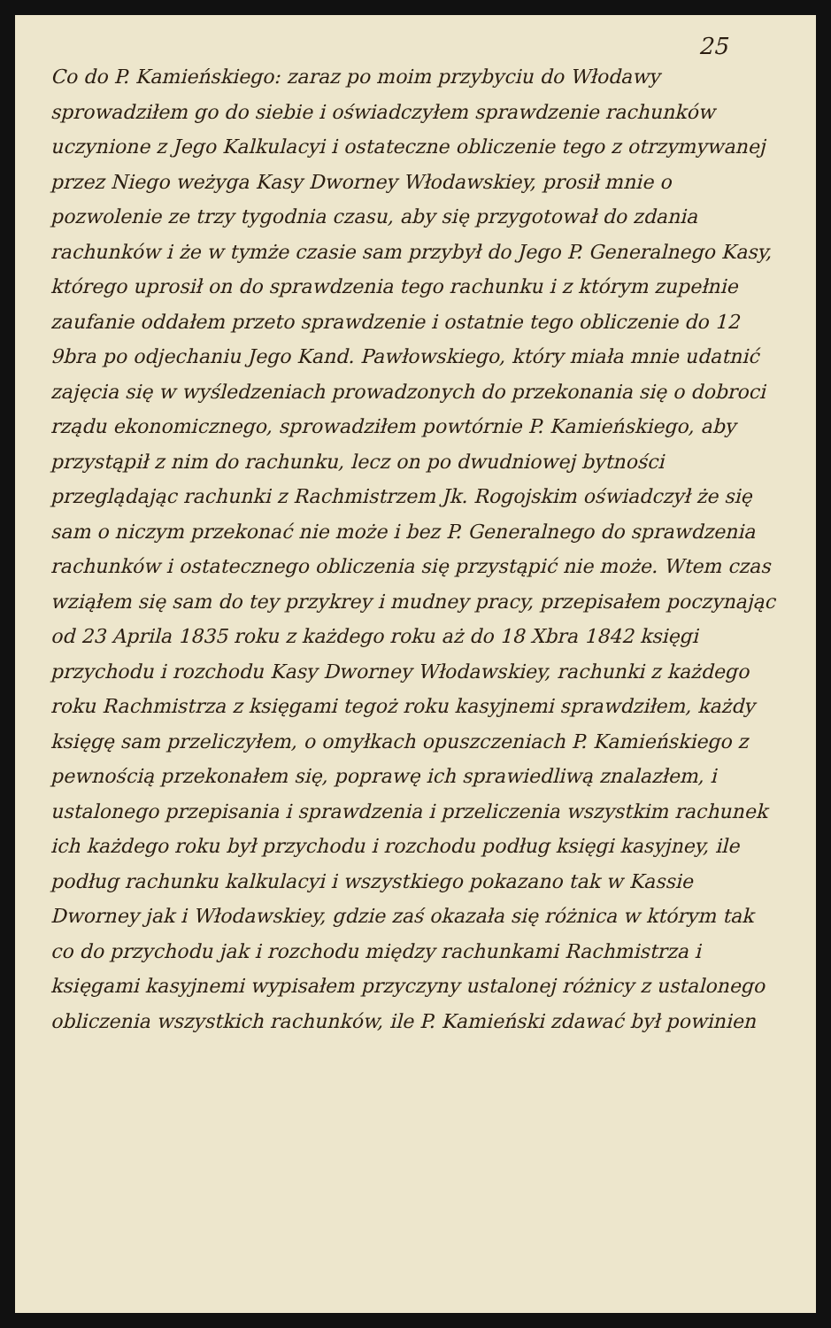25
Co do P. Kamieńskiego: zaraz po moim przybyciu do Włodawy sprowadziłem go do siebie i oświadczyłem sprawdzenie rachunków uczynione z Jego Kalkulacyi i ostateczne obliczenie tego z otrzymywanej przez Niego weżyga Kasy Dworney Włodawskiey, prosił mnie o pozwolenie ze trzy tygodnia czasu, aby się przygotował do zdania rachunków i że w tymże czasie sam przybył do Jego P. Generalnego Kasy, którego uprosił on do sprawdzenia tego rachunku i z którym zupełnie zaufanie oddałem przeto sprawdzenie i ostatnie tego obliczenie do 12 9bra po odjechaniu Jego Kand. Pawłowskiego, który miała mnie udatnić zajęcia się w wyśledzeniach prowadzonych do przekonania się o dobroci rządu ekonomicznego, sprowadziłem powtórnie P. Kamieńskiego, aby przystąpił z nim do rachunku, lecz on po dwudniowej bytności przeglądając rachunki z Rachmistrzem Jk. Rogojskim oświadczył że się sam o niczym przekonać nie może i bez P. Generalnego do sprawdzenia rachunków i ostatecznego obliczenia się przystąpić nie może. Wtem czas wziąłem się sam do tey przykrey i mudney pracy, przepisałem poczynając od 23 Aprila 1835 roku z każdego roku aż do 18 Xbra 1842 księgi przychodu i rozchodu Kasy Dworney Włodawskiey, rachunki z każdego roku Rachmistrza z księgami tegoż roku kasyjnemi sprawdziłem, każdy księgę sam przeliczyłem, o omyłkach opuszczeniach P. Kamieńskiego z pewnością przekonałem się, poprawę ich sprawiedliwą znalazłem, i ustalonego przepisania i sprawdzenia i przeliczenia wszystkim rachunek ich każdego roku był przychodu i rozchodu podług księgi kasyjney, ile podług rachunku kalkulacyi i wszystkiego pokazano tak w Kassie Dworney jak i Włodawskiey, gdzie zaś okazała się różnica w którym tak co do przychodu jak i rozchodu między rachunkami Rachmistrza i księgami kasyjnemi wypisałem przyczyny ustalonej różnicy z ustalonego obliczenia wszystkich rachunków, ile P. Kamieński zdawać był powinien